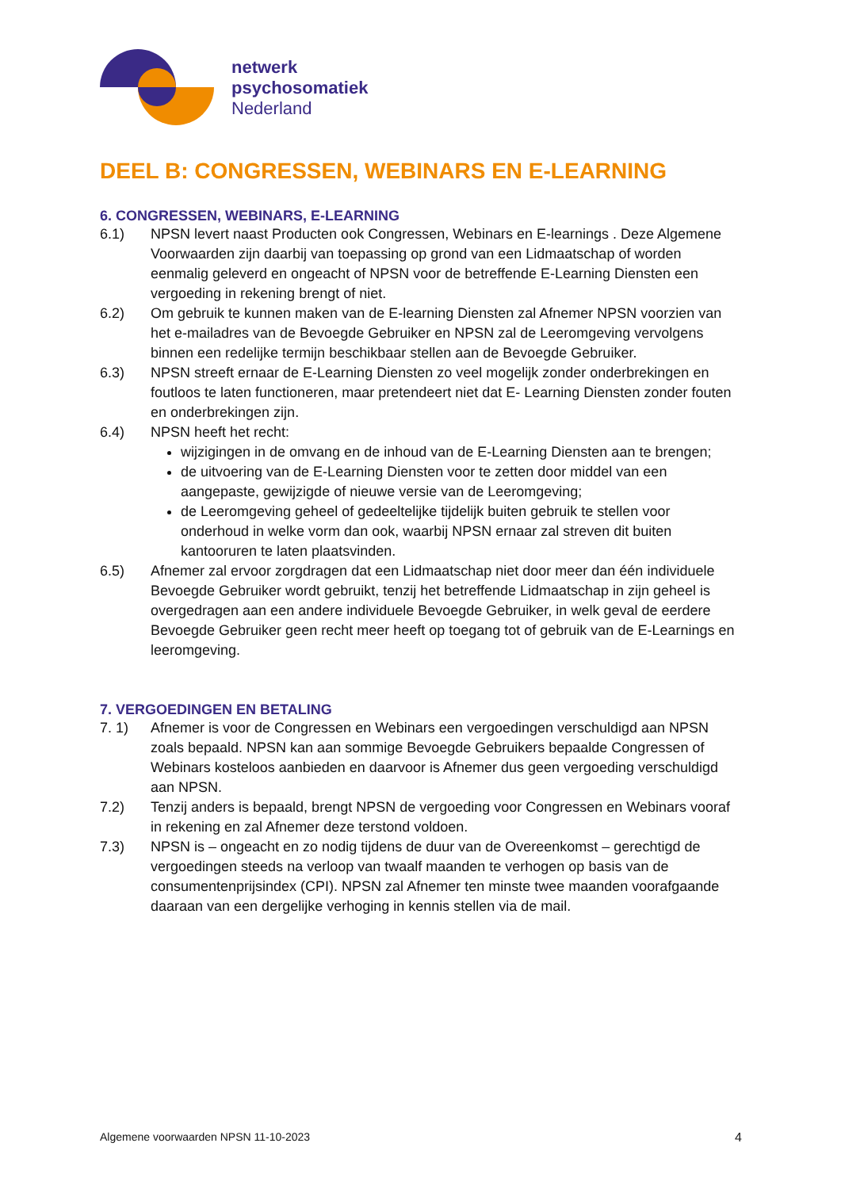netwerk
psychosomatiek
Nederland
DEEL B: CONGRESSEN, WEBINARS EN E-LEARNING
6. CONGRESSEN, WEBINARS, E-LEARNING
6.1) NPSN levert naast Producten ook Congressen, Webinars en E-learnings . Deze Algemene Voorwaarden zijn daarbij van toepassing op grond van een Lidmaatschap of worden eenmalig geleverd en ongeacht of NPSN voor de betreffende E-Learning Diensten een vergoeding in rekening brengt of niet.
6.2) Om gebruik te kunnen maken van de E-learning Diensten zal Afnemer NPSN voorzien van het e-mailadres van de Bevoegde Gebruiker en NPSN zal de Leeromgeving vervolgens binnen een redelijke termijn beschikbaar stellen aan de Bevoegde Gebruiker.
6.3) NPSN streeft ernaar de E-Learning Diensten zo veel mogelijk zonder onderbrekingen en foutloos te laten functioneren, maar pretendeert niet dat E- Learning Diensten zonder fouten en onderbrekingen zijn.
6.4) NPSN heeft het recht:
wijzigingen in de omvang en de inhoud van de E-Learning Diensten aan te brengen;
de uitvoering van de E-Learning Diensten voor te zetten door middel van een aangepaste, gewijzigde of nieuwe versie van de Leeromgeving;
de Leeromgeving geheel of gedeeltelijke tijdelijk buiten gebruik te stellen voor onderhoud in welke vorm dan ook, waarbij NPSN ernaar zal streven dit buiten kantooruren te laten plaatsvinden.
6.5) Afnemer zal ervoor zorgdragen dat een Lidmaatschap niet door meer dan één individuele Bevoegde Gebruiker wordt gebruikt, tenzij het betreffende Lidmaatschap in zijn geheel is overgedragen aan een andere individuele Bevoegde Gebruiker, in welk geval de eerdere Bevoegde Gebruiker geen recht meer heeft op toegang tot of gebruik van de E-Learnings en leeromgeving.
7. VERGOEDINGEN EN BETALING
7. 1) Afnemer is voor de Congressen en Webinars een vergoedingen verschuldigd aan NPSN zoals bepaald. NPSN kan aan sommige Bevoegde Gebruikers bepaalde Congressen of Webinars kosteloos aanbieden en daarvoor is Afnemer dus geen vergoeding verschuldigd aan NPSN.
7.2) Tenzij anders is bepaald, brengt NPSN de vergoeding voor Congressen en Webinars vooraf in rekening en zal Afnemer deze terstond voldoen.
7.3) NPSN is – ongeacht en zo nodig tijdens de duur van de Overeenkomst – gerechtigd de vergoedingen steeds na verloop van twaalf maanden te verhogen op basis van de consumentenprijsindex (CPI). NPSN zal Afnemer ten minste twee maanden voorafgaande daaraan van een dergelijke verhoging in kennis stellen via de mail.
Algemene voorwaarden NPSN 11-10-2023 4